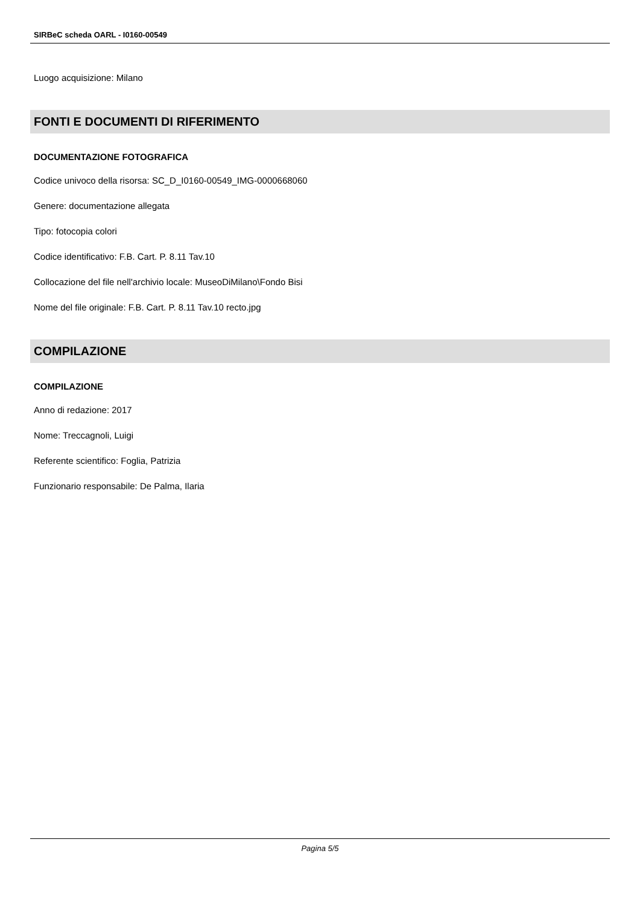SIRBeC scheda OARL - I0160-00549
Luogo acquisizione: Milano
FONTI E DOCUMENTI DI RIFERIMENTO
DOCUMENTAZIONE FOTOGRAFICA
Codice univoco della risorsa: SC_D_I0160-00549_IMG-0000668060
Genere: documentazione allegata
Tipo: fotocopia colori
Codice identificativo: F.B. Cart. P. 8.11 Tav.10
Collocazione del file nell'archivio locale: MuseoDiMilano\Fondo Bisi
Nome del file originale: F.B. Cart. P. 8.11 Tav.10 recto.jpg
COMPILAZIONE
COMPILAZIONE
Anno di redazione: 2017
Nome: Treccagnoli, Luigi
Referente scientifico: Foglia, Patrizia
Funzionario responsabile: De Palma, Ilaria
Pagina 5/5